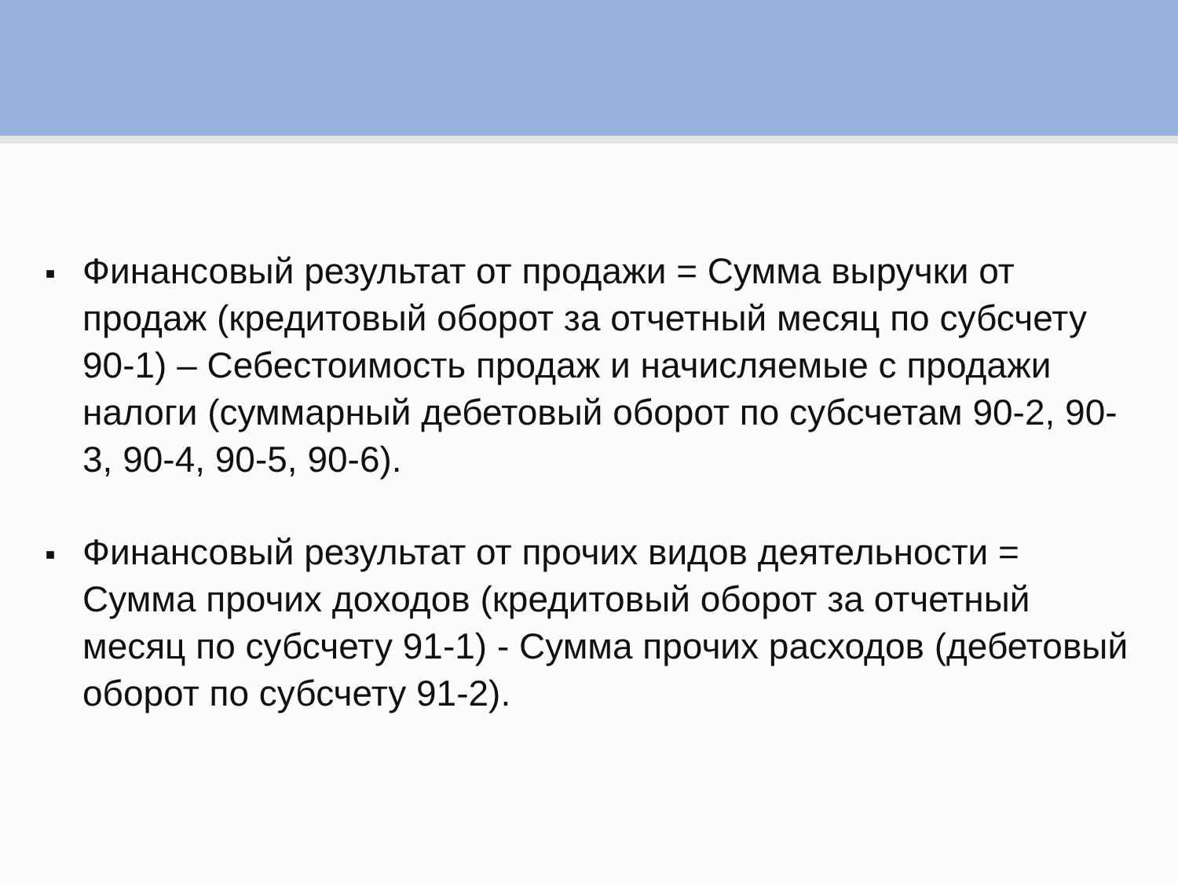■ Финансовый результат от продажи = Сумма выручки от продаж (кредитовый оборот за отчетный месяц по субсчету 90-1) – Себестоимость продаж и начисляемые с продажи налоги (суммарный дебетовый оборот по субсчетам 90-2, 90-3, 90-4, 90-5, 90-6).
■ Финансовый результат от прочих видов деятельности = Сумма прочих доходов (кредитовый оборот за отчетный месяц по субсчету 91-1) - Сумма прочих расходов (дебетовый оборот по субсчету 91-2).